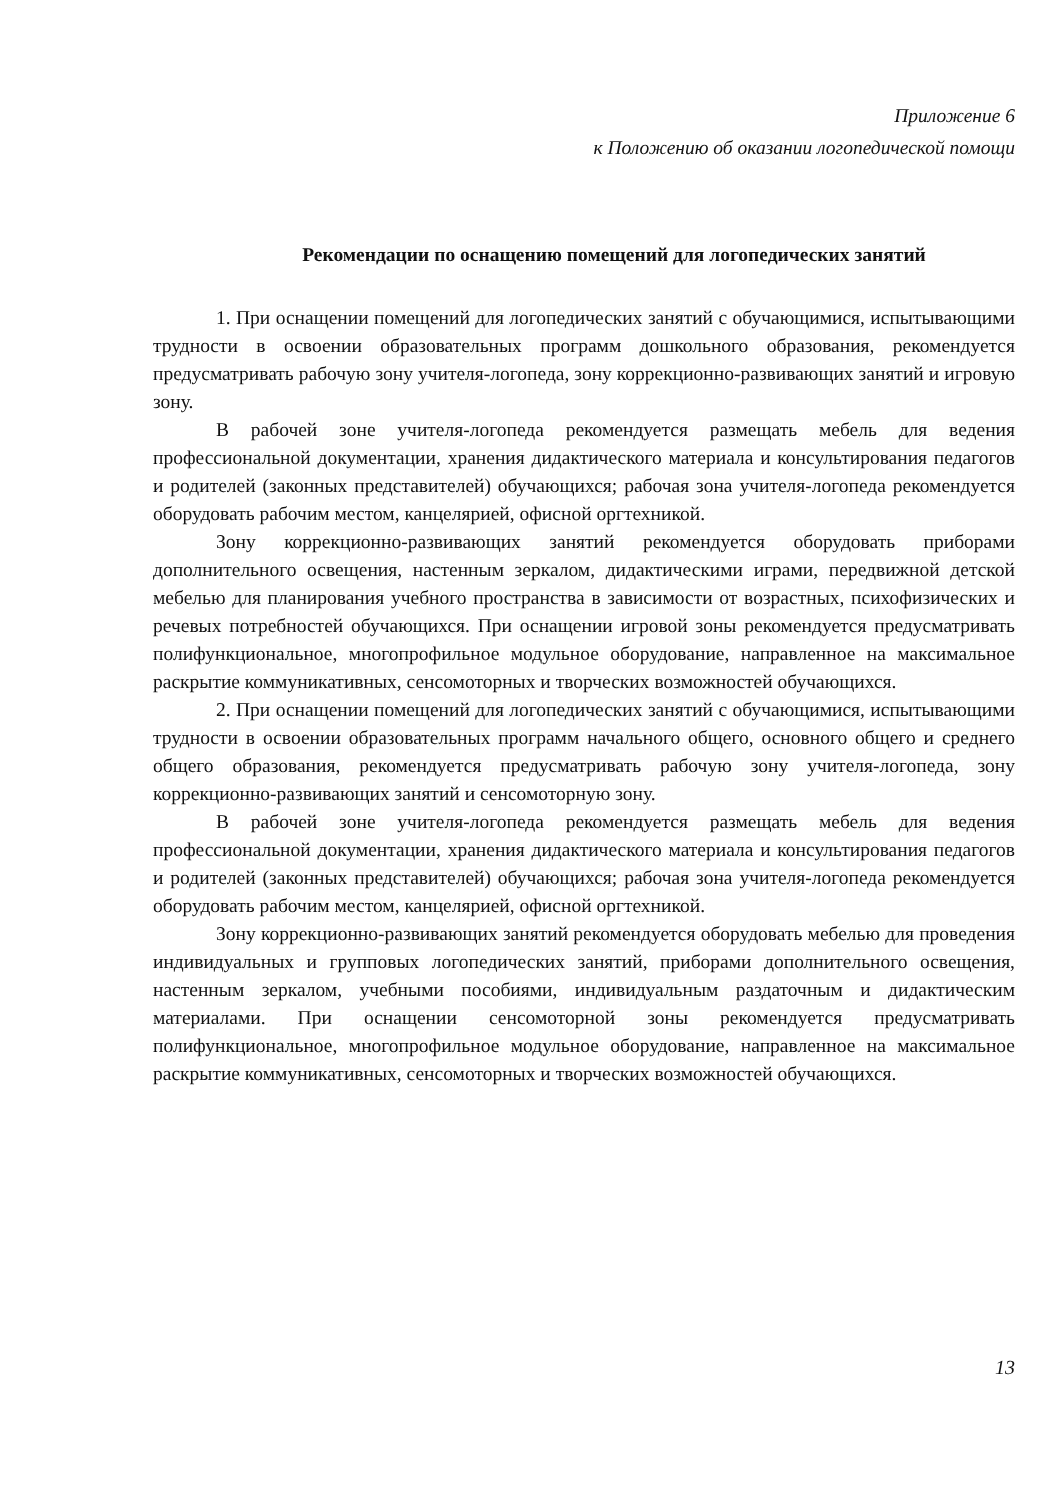Приложение 6
к Положению об оказании логопедической помощи
Рекомендации по оснащению помещений для логопедических занятий
1. При оснащении помещений для логопедических занятий с обучающимися, испытывающими трудности в освоении образовательных программ дошкольного образования, рекомендуется предусматривать рабочую зону учителя-логопеда, зону коррекционно-развивающих занятий и игровую зону.
В рабочей зоне учителя-логопеда рекомендуется размещать мебель для ведения профессиональной документации, хранения дидактического материала и консультирования педагогов и родителей (законных представителей) обучающихся; рабочая зона учителя-логопеда рекомендуется оборудовать рабочим местом, канцелярией, офисной оргтехникой.
Зону коррекционно-развивающих занятий рекомендуется оборудовать приборами дополнительного освещения, настенным зеркалом, дидактическими играми, передвижной детской мебелью для планирования учебного пространства в зависимости от возрастных, психофизических и речевых потребностей обучающихся. При оснащении игровой зоны рекомендуется предусматривать полифункциональное, многопрофильное модульное оборудование, направленное на максимальное раскрытие коммуникативных, сенсомоторных и творческих возможностей обучающихся.
2. При оснащении помещений для логопедических занятий с обучающимися, испытывающими трудности в освоении образовательных программ начального общего, основного общего и среднего общего образования, рекомендуется предусматривать рабочую зону учителя-логопеда, зону коррекционно-развивающих занятий и сенсомоторную зону.
В рабочей зоне учителя-логопеда рекомендуется размещать мебель для ведения профессиональной документации, хранения дидактического материала и консультирования педагогов и родителей (законных представителей) обучающихся; рабочая зона учителя-логопеда рекомендуется оборудовать рабочим местом, канцелярией, офисной оргтехникой.
Зону коррекционно-развивающих занятий рекомендуется оборудовать мебелью для проведения индивидуальных и групповых логопедических занятий, приборами дополнительного освещения, настенным зеркалом, учебными пособиями, индивидуальным раздаточным и дидактическим материалами. При оснащении сенсомоторной зоны рекомендуется предусматривать полифункциональное, многопрофильное модульное оборудование, направленное на максимальное раскрытие коммуникативных, сенсомоторных и творческих возможностей обучающихся.
13